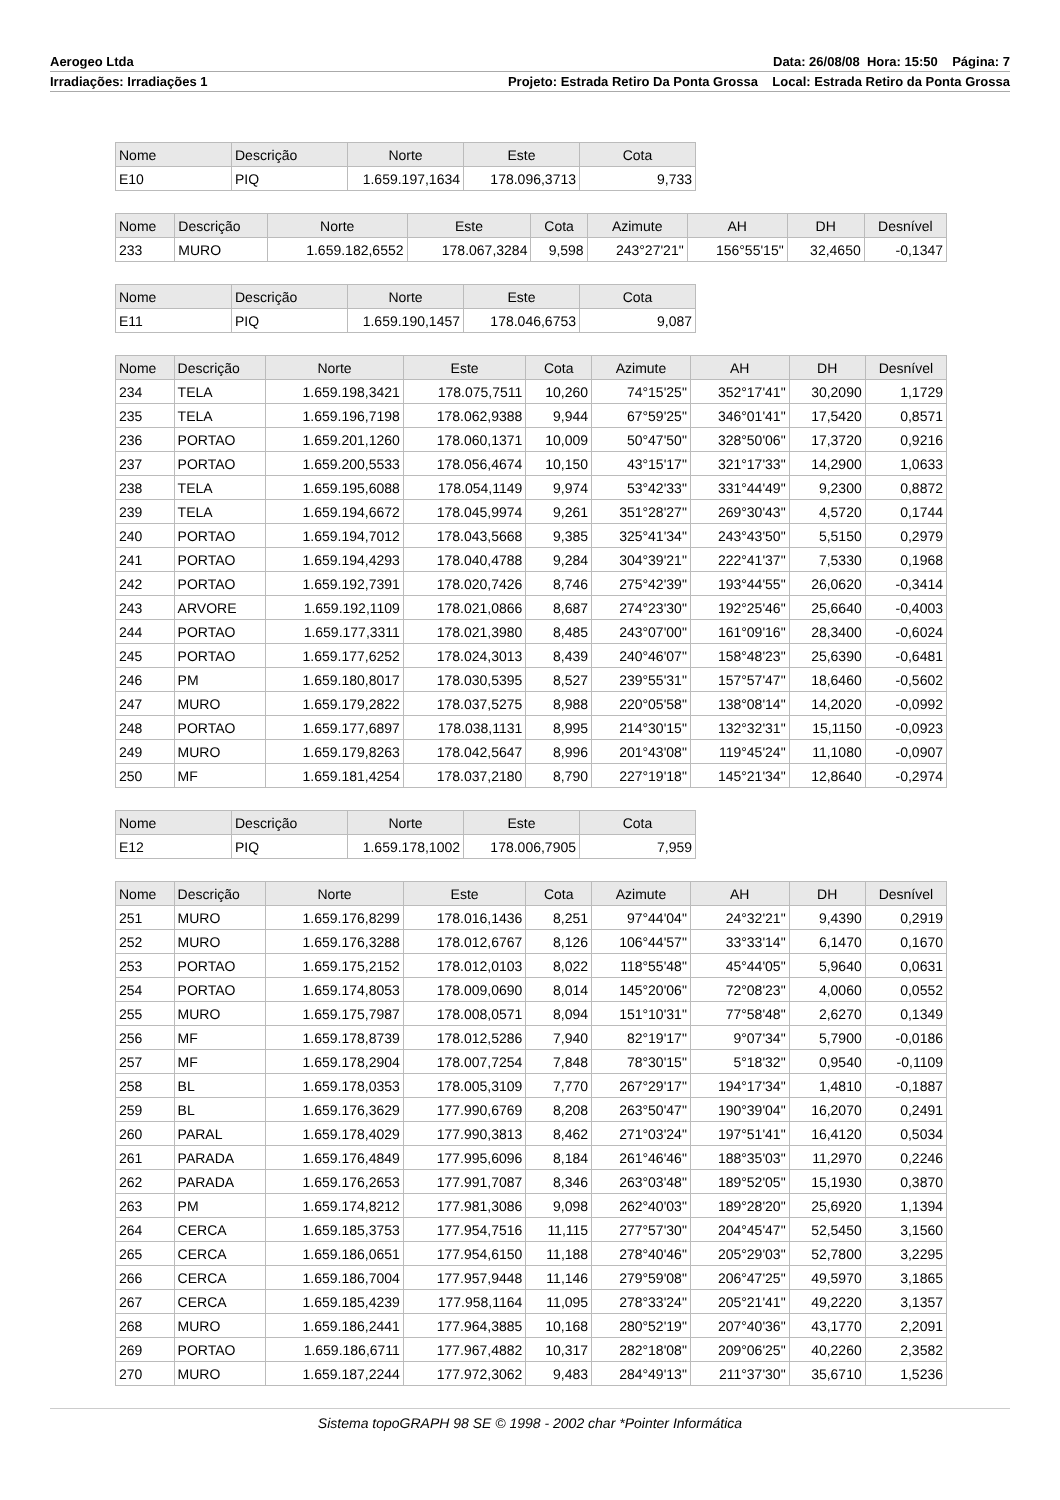Aerogeo Ltda Data: 26/08/08 Hora: 15:50 Página: 7
Irradiações: Irradiações 1 Projeto: Estrada Retiro Da Ponta Grossa Local: Estrada Retiro da Ponta Grossa
| Nome | Descrição | Norte | Este | Cota |
| --- | --- | --- | --- | --- |
| E10 | PIQ | 1.659.197,1634 | 178.096,3713 | 9,733 |
| Nome | Descrição | Norte | Este | Cota | Azimute | AH | DH | Desnível |
| --- | --- | --- | --- | --- | --- | --- | --- | --- |
| 233 | MURO | 1.659.182,6552 | 178.067,3284 | 9,598 | 243°27'21" | 156°55'15" | 32,4650 | -0,1347 |
| Nome | Descrição | Norte | Este | Cota |
| --- | --- | --- | --- | --- |
| E11 | PIQ | 1.659.190,1457 | 178.046,6753 | 9,087 |
| Nome | Descrição | Norte | Este | Cota | Azimute | AH | DH | Desnível |
| --- | --- | --- | --- | --- | --- | --- | --- | --- |
| 234 | TELA | 1.659.198,3421 | 178.075,7511 | 10,260 | 74°15'25" | 352°17'41" | 30,2090 | 1,1729 |
| 235 | TELA | 1.659.196,7198 | 178.062,9388 | 9,944 | 67°59'25" | 346°01'41" | 17,5420 | 0,8571 |
| 236 | PORTAO | 1.659.201,1260 | 178.060,1371 | 10,009 | 50°47'50" | 328°50'06" | 17,3720 | 0,9216 |
| 237 | PORTAO | 1.659.200,5533 | 178.056,4674 | 10,150 | 43°15'17" | 321°17'33" | 14,2900 | 1,0633 |
| 238 | TELA | 1.659.195,6088 | 178.054,1149 | 9,974 | 53°42'33" | 331°44'49" | 9,2300 | 0,8872 |
| 239 | TELA | 1.659.194,6672 | 178.045,9974 | 9,261 | 351°28'27" | 269°30'43" | 4,5720 | 0,1744 |
| 240 | PORTAO | 1.659.194,7012 | 178.043,5668 | 9,385 | 325°41'34" | 243°43'50" | 5,5150 | 0,2979 |
| 241 | PORTAO | 1.659.194,4293 | 178.040,4788 | 9,284 | 304°39'21" | 222°41'37" | 7,5330 | 0,1968 |
| 242 | PORTAO | 1.659.192,7391 | 178.020,7426 | 8,746 | 275°42'39" | 193°44'55" | 26,0620 | -0,3414 |
| 243 | ARVORE | 1.659.192,1109 | 178.021,0866 | 8,687 | 274°23'30" | 192°25'46" | 25,6640 | -0,4003 |
| 244 | PORTAO | 1.659.177,3311 | 178.021,3980 | 8,485 | 243°07'00" | 161°09'16" | 28,3400 | -0,6024 |
| 245 | PORTAO | 1.659.177,6252 | 178.024,3013 | 8,439 | 240°46'07" | 158°48'23" | 25,6390 | -0,6481 |
| 246 | PM | 1.659.180,8017 | 178.030,5395 | 8,527 | 239°55'31" | 157°57'47" | 18,6460 | -0,5602 |
| 247 | MURO | 1.659.179,2822 | 178.037,5275 | 8,988 | 220°05'58" | 138°08'14" | 14,2020 | -0,0992 |
| 248 | PORTAO | 1.659.177,6897 | 178.038,1131 | 8,995 | 214°30'15" | 132°32'31" | 15,1150 | -0,0923 |
| 249 | MURO | 1.659.179,8263 | 178.042,5647 | 8,996 | 201°43'08" | 119°45'24" | 11,1080 | -0,0907 |
| 250 | MF | 1.659.181,4254 | 178.037,2180 | 8,790 | 227°19'18" | 145°21'34" | 12,8640 | -0,2974 |
| Nome | Descrição | Norte | Este | Cota |
| --- | --- | --- | --- | --- |
| E12 | PIQ | 1.659.178,1002 | 178.006,7905 | 7,959 |
| Nome | Descrição | Norte | Este | Cota | Azimute | AH | DH | Desnível |
| --- | --- | --- | --- | --- | --- | --- | --- | --- |
| 251 | MURO | 1.659.176,8299 | 178.016,1436 | 8,251 | 97°44'04" | 24°32'21" | 9,4390 | 0,2919 |
| 252 | MURO | 1.659.176,3288 | 178.012,6767 | 8,126 | 106°44'57" | 33°33'14" | 6,1470 | 0,1670 |
| 253 | PORTAO | 1.659.175,2152 | 178.012,0103 | 8,022 | 118°55'48" | 45°44'05" | 5,9640 | 0,0631 |
| 254 | PORTAO | 1.659.174,8053 | 178.009,0690 | 8,014 | 145°20'06" | 72°08'23" | 4,0060 | 0,0552 |
| 255 | MURO | 1.659.175,7987 | 178.008,0571 | 8,094 | 151°10'31" | 77°58'48" | 2,6270 | 0,1349 |
| 256 | MF | 1.659.178,8739 | 178.012,5286 | 7,940 | 82°19'17" | 9°07'34" | 5,7900 | -0,0186 |
| 257 | MF | 1.659.178,2904 | 178.007,7254 | 7,848 | 78°30'15" | 5°18'32" | 0,9540 | -0,1109 |
| 258 | BL | 1.659.178,0353 | 178.005,3109 | 7,770 | 267°29'17" | 194°17'34" | 1,4810 | -0,1887 |
| 259 | BL | 1.659.176,3629 | 177.990,6769 | 8,208 | 263°50'47" | 190°39'04" | 16,2070 | 0,2491 |
| 260 | PARAL | 1.659.178,4029 | 177.990,3813 | 8,462 | 271°03'24" | 197°51'41" | 16,4120 | 0,5034 |
| 261 | PARADA | 1.659.176,4849 | 177.995,6096 | 8,184 | 261°46'46" | 188°35'03" | 11,2970 | 0,2246 |
| 262 | PARADA | 1.659.176,2653 | 177.991,7087 | 8,346 | 263°03'48" | 189°52'05" | 15,1930 | 0,3870 |
| 263 | PM | 1.659.174,8212 | 177.981,3086 | 9,098 | 262°40'03" | 189°28'20" | 25,6920 | 1,1394 |
| 264 | CERCA | 1.659.185,3753 | 177.954,7516 | 11,115 | 277°57'30" | 204°45'47" | 52,5450 | 3,1560 |
| 265 | CERCA | 1.659.186,0651 | 177.954,6150 | 11,188 | 278°40'46" | 205°29'03" | 52,7800 | 3,2295 |
| 266 | CERCA | 1.659.186,7004 | 177.957,9448 | 11,146 | 279°59'08" | 206°47'25" | 49,5970 | 3,1865 |
| 267 | CERCA | 1.659.185,4239 | 177.958,1164 | 11,095 | 278°33'24" | 205°21'41" | 49,2220 | 3,1357 |
| 268 | MURO | 1.659.186,2441 | 177.964,3885 | 10,168 | 280°52'19" | 207°40'36" | 43,1770 | 2,2091 |
| 269 | PORTAO | 1.659.186,6711 | 177.967,4882 | 10,317 | 282°18'08" | 209°06'25" | 40,2260 | 2,3582 |
| 270 | MURO | 1.659.187,2244 | 177.972,3062 | 9,483 | 284°49'13" | 211°37'30" | 35,6710 | 1,5236 |
Sistema topoGRAPH 98 SE © 1998 - 2002 char *Pointer Informática